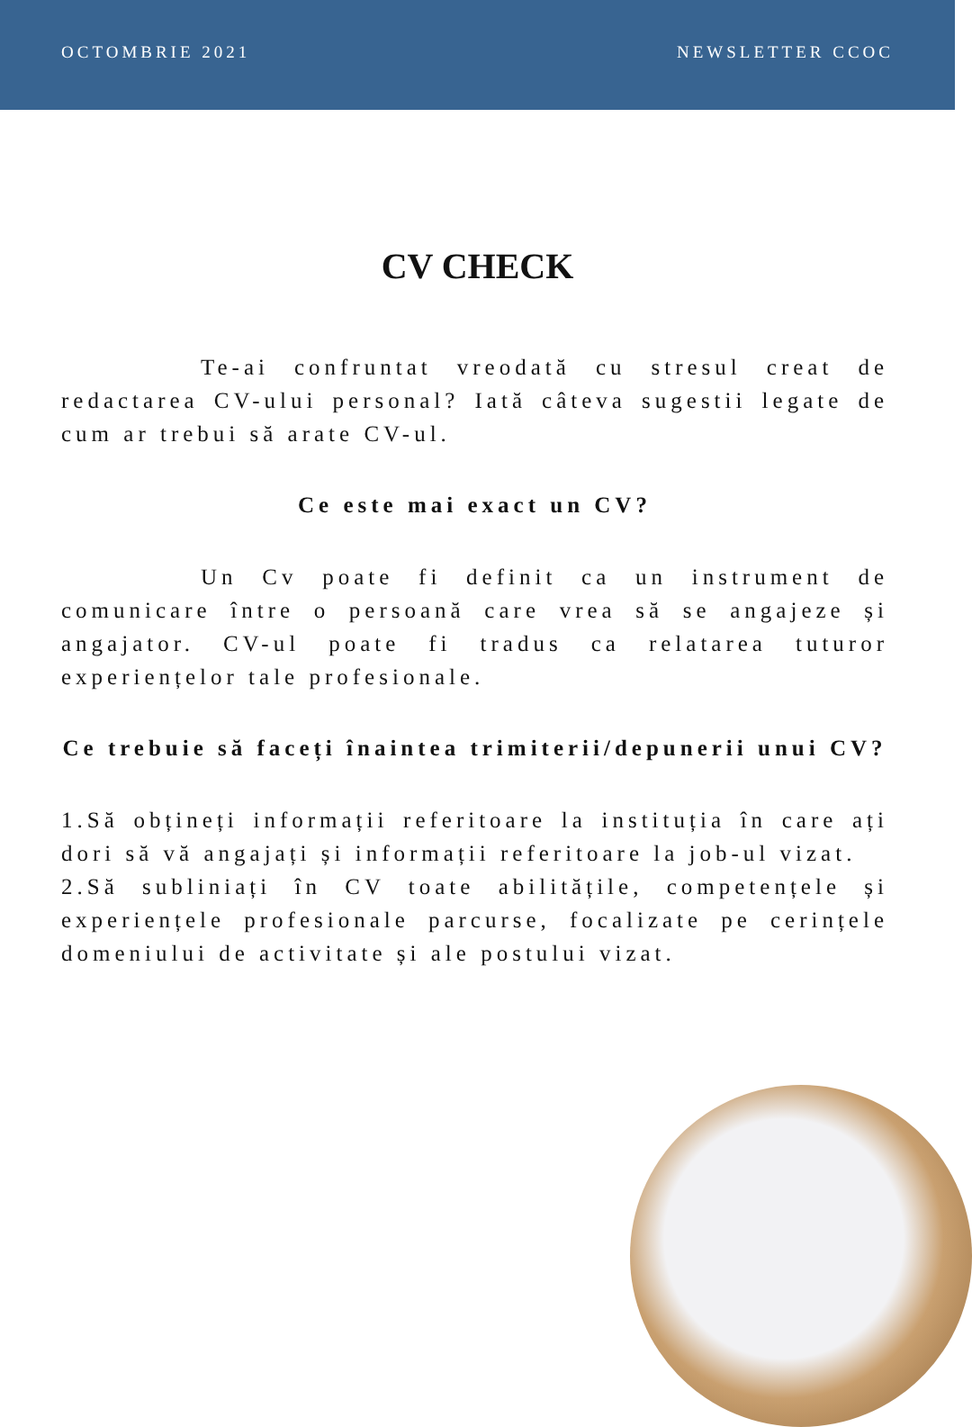OCTOMBRIE 2021 NEWSLETTER CCOC
CV CHECK
Te-ai confruntat vreodată cu stresul creat de redactarea CV-ului personal? Iată câteva sugestii legate de cum ar trebui să arate CV-ul.
Ce este mai exact un CV?
Un Cv poate fi definit ca un instrument de comunicare între o persoană care vrea să se angajeze și angajator. CV-ul poate fi tradus ca relatarea tuturor experiențelor tale profesionale.
Ce trebuie să faceți înaintea trimiterii/depunerii unui CV?
1.Să obțineți informații referitoare la instituția în care ați dori să vă angajați și informații referitoare la job-ul vizat.
2.Să subliniați în CV toate abilitățile, competențele și experiențele profesionale parcurse, focalizate pe cerințele domeniului de activitate și ale postului vizat.